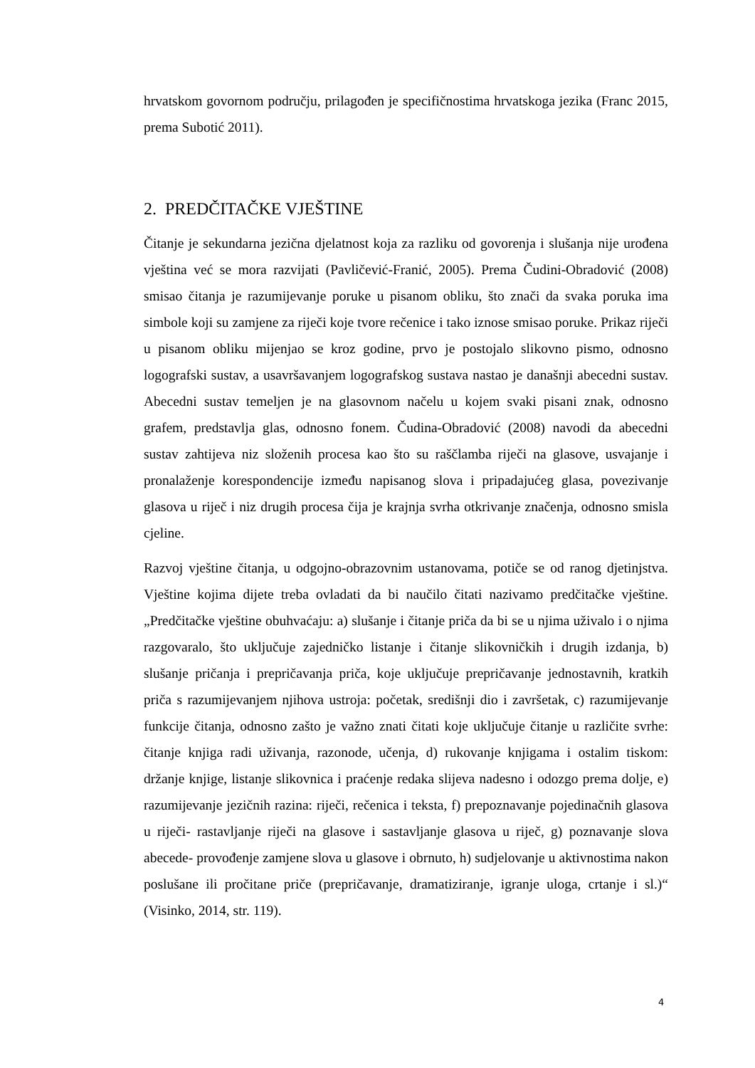hrvatskom govornom području, prilagođen je specifičnostima hrvatskoga jezika (Franc 2015, prema Subotić 2011).
2. PREDČITAČKE VJEŠTINE
Čitanje je sekundarna jezična djelatnost koja za razliku od govorenja i slušanja nije urođena vještina već se mora razvijati (Pavličević-Franić, 2005). Prema Čudini-Obradović (2008) smisao čitanja je razumijevanje poruke u pisanom obliku, što znači da svaka poruka ima simbole koji su zamjene za riječi koje tvore rečenice i tako iznose smisao poruke. Prikaz riječi u pisanom obliku mijenjao se kroz godine, prvo je postojalo slikovno pismo, odnosno logografski sustav, a usavršavanjem logografskog sustava nastao je današnji abecedni sustav. Abecedni sustav temeljen je na glasovnom načelu u kojem svaki pisani znak, odnosno grafem, predstavlja glas, odnosno fonem. Čudina-Obradović (2008) navodi da abecedni sustav zahtijeva niz složenih procesa kao što su raščlamba riječi na glasove, usvajanje i pronalaženje korespondencije između napisanog slova i pripadajućeg glasa, povezivanje glasova u riječ i niz drugih procesa čija je krajnja svrha otkrivanje značenja, odnosno smisla cjeline.
Razvoj vještine čitanja, u odgojno-obrazovnim ustanovama, potiče se od ranog djetinjstva. Vještine kojima dijete treba ovladati da bi naučilo čitati nazivamo predčitačke vještine. „Predčitačke vještine obuhvaćaju: a) slušanje i čitanje priča da bi se u njima uživalo i o njima razgovaralo, što uključuje zajedničko listanje i čitanje slikovničkih i drugih izdanja, b) slušanje pričanja i prepričavanja priča, koje uključuje prepričavanje jednostavnih, kratkih priča s razumijevanjem njihova ustroja: početak, središnji dio i završetak, c) razumijevanje funkcije čitanja, odnosno zašto je važno znati čitati koje uključuje čitanje u različite svrhe: čitanje knjiga radi uživanja, razonode, učenja, d) rukovanje knjigama i ostalim tiskom: držanje knjige, listanje slikovnica i praćenje redaka slijeva nadesno i odozgo prema dolje, e) razumijevanje jezičnih razina: riječi, rečenica i teksta, f) prepoznavanje pojedinačnih glasova u riječi- rastavljanje riječi na glasove i sastavljanje glasova u riječ, g) poznavanje slova abecede- provođenje zamjene slova u glasove i obrnuto, h) sudjelovanje u aktivnostima nakon poslušane ili pročitane priče (prepričavanje, dramatiziranje, igranje uloga, crtanje i sl.)“ (Visinko, 2014, str. 119).
4